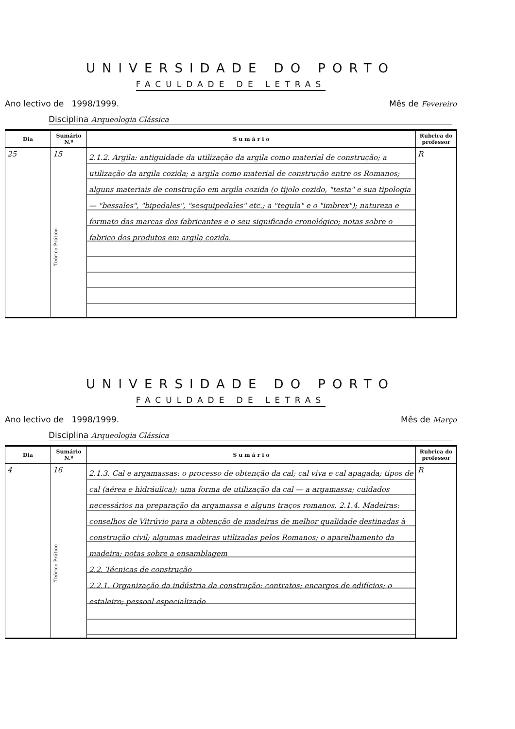UNIVERSIDADE DO PORTO
FACULDADE DE LETRAS
Ano lectivo de 1998/1999. Mês de Fevereiro
Disciplina Arqueologia Clássica
| Dia | Sumário N.º | S u m á r i o | Rubrica do professor |
| --- | --- | --- | --- |
| 25 | 15 Teórico Prático | 2.1.2. Argila: antiguidade da utilização da argila como material de construção; a utilização da argila cozida; a argila como material de construção entre os Romanos; alguns materiais de construção em argila cozida (o tijolo cozido, "testa" e sua tipologia — "bessales", "bipedales", "sesquipedales" etc.; a "tegula" e o "imbrex"); natureza e formato das marcas dos fabricantes e o seu significado cronológico; notas sobre o fabrico dos produtos em argila cozida. | R |
UNIVERSIDADE DO PORTO
FACULDADE DE LETRAS
Ano lectivo de 1998/1999. Mês de Março
Disciplina Arqueologia Clássica
| Dia | Sumário N.º | S u m á r i o | Rubrica do professor |
| --- | --- | --- | --- |
| 4 | 16 Teórico Prático | 2.1.3. Cal e argamassas: o processo de obtenção da cal; cal viva e cal apagada; tipos de cal (aérea e hidráulica); uma forma de utilização da cal — a argamassa; cuidados necessários na preparação da argamassa e alguns traços romanos. 2.1.4. Madeiras: conselhos de Vitrúvio para a obtenção de madeiras de melhor qualidade destinadas à construção civil; algumas madeiras utilizadas pelos Romanos; o aparelhamento da madeira; notas sobre a ensamblagem 2.2. Técnicas de construção 2.2.1. Organização da indústria da construção: contratos; encargos de edifícios; o estaleiro; pessoal especializado | R |